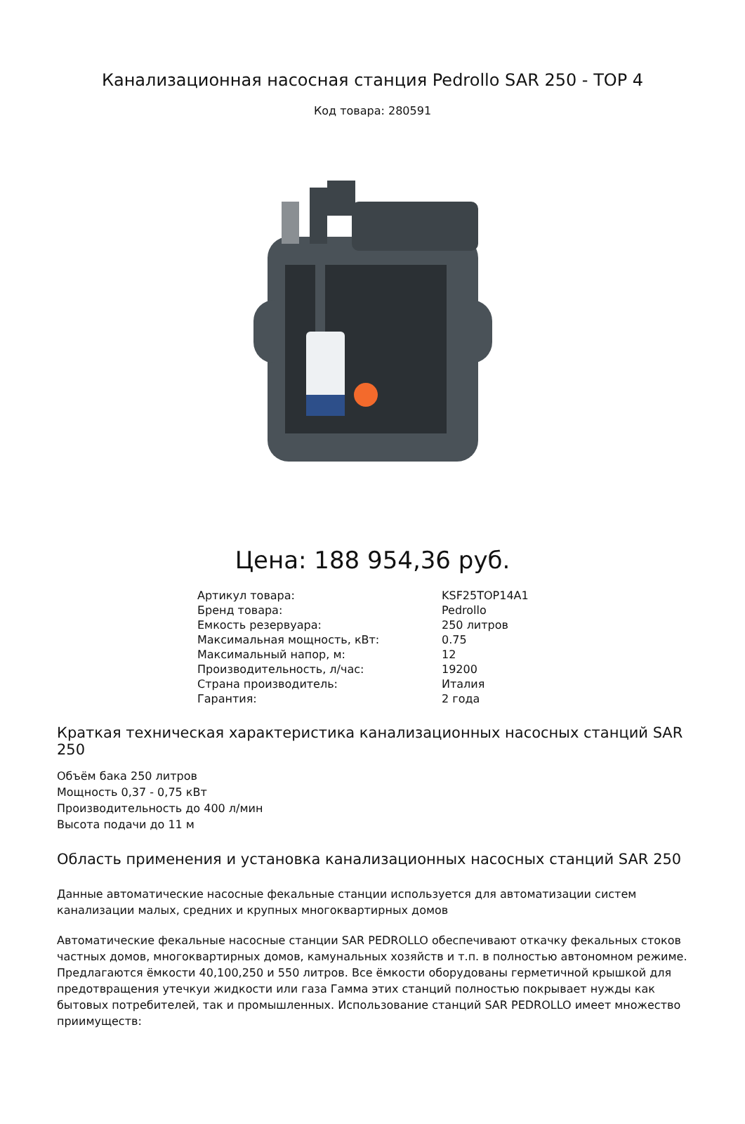Канализационная насосная станция Pedrollo SAR 250 - TOP 4
Код товара: 280591
Цена: 188 954,36 руб.
| Артикул товара: | KSF25TOP14A1 |
| Бренд товара: | Pedrollo |
| Емкость резервуара: | 250 литров |
| Максимальная мощность, кВт: | 0.75 |
| Максимальный напор, м: | 12 |
| Производительность, л/час: | 19200 |
| Страна производитель: | Италия |
| Гарантия: | 2 года |
Краткая техническая характеристика канализационных насосных станций SAR 250
Объём бака 250 литров
Мощность 0,37 - 0,75 кВт
Производительность до 400 л/мин
Высота подачи до 11 м
Область применения и установка канализационных насосных станций SAR 250
Данные автоматические насосные фекальные станции используется для автоматизации систем канализации малых, средних и крупных многоквартирных домов
Автоматические фекальные насосные станции SAR PEDROLLO обеспечивают откачку фекальных стоков частных домов, многоквартирных домов, камунальных хозяйств и т.п. в полностью автономном режиме. Предлагаются ёмкости 40,100,250 и 550 литров. Все ёмкости оборудованы герметичной крышкой для предотвращения утечкуи жидкости или газа Гамма этих станций полностью покрывает нужды как бытовых потребителей, так и промышленных. Использование станций SAR PEDROLLO имеет множество приимуществ: